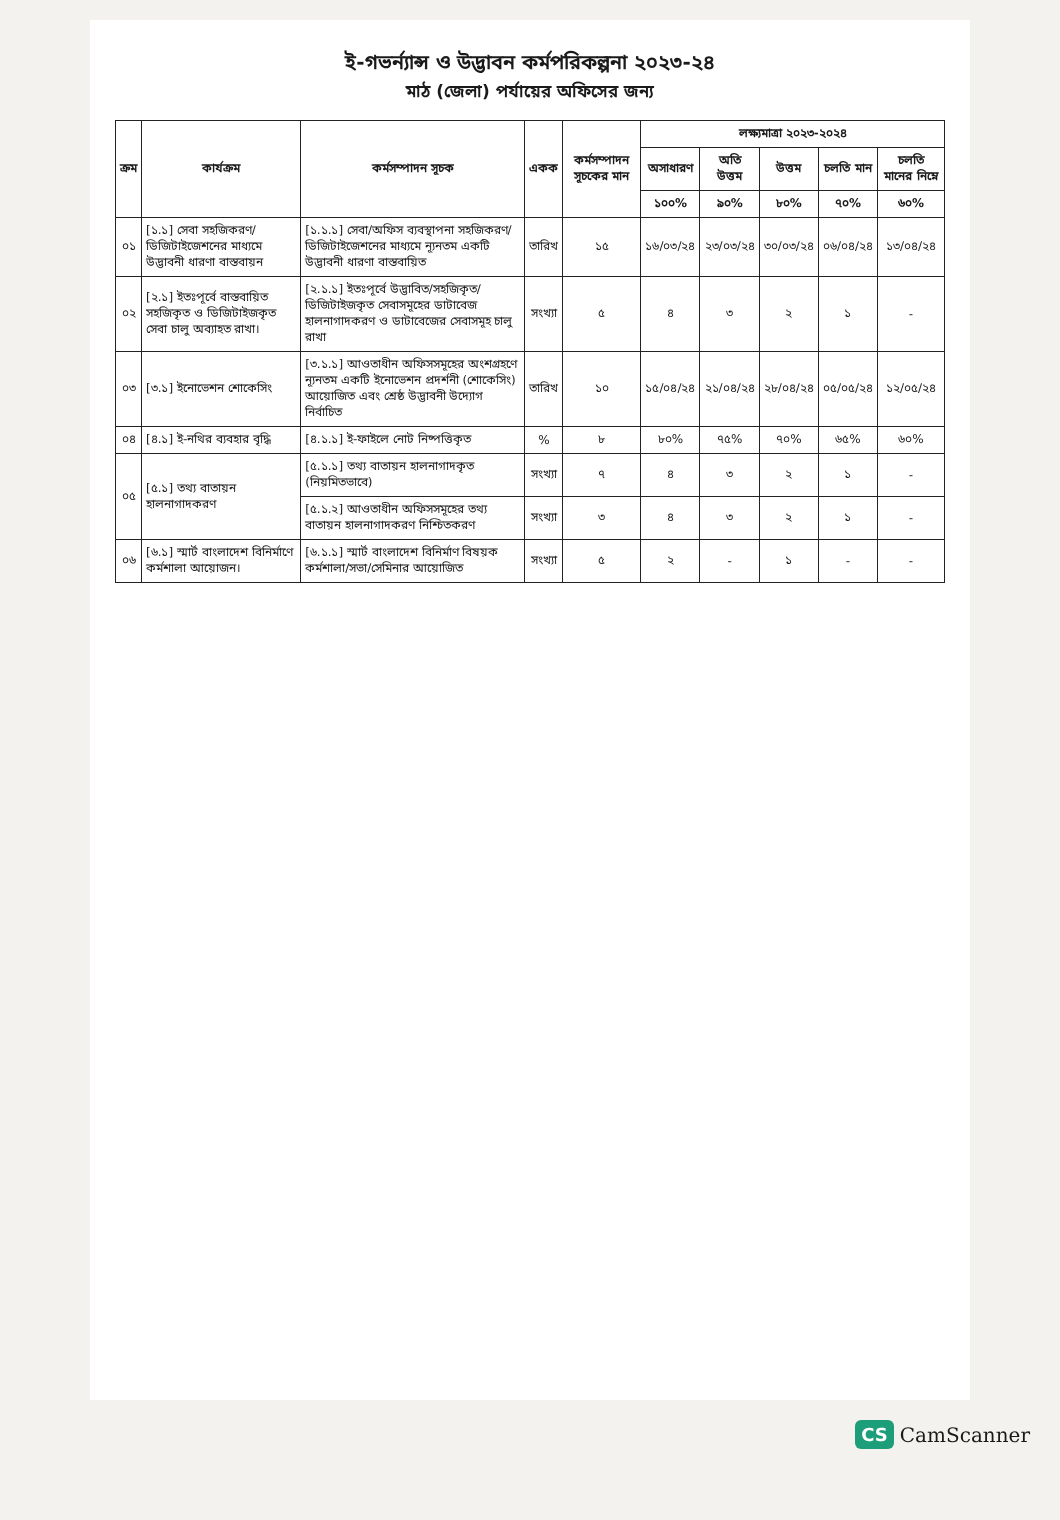ই-গভর্ন্যান্স ও উদ্ভাবন কর্মপরিকল্পনা ২০২৩-২৪
মাঠ (জেলা) পর্যায়ের অফিসের জন্য
| ক্রম | কার্যক্রম | কর্মসম্পাদন সূচক | একক | কর্মসম্পাদন সূচকের মান | লক্ষ্যমাত্রা ২০২৩-২০২৪ | | | | |
| --- | --- | --- | --- | --- | --- | --- | --- | --- | --- |
| | | | | | অসাধারণ | অতি উত্তম | উত্তম | চলতি মান | চলতি মানের নিম্নে |
| | | | | | ১০০% | ৯০% | ৮০% | ৭০% | ৬০% |
| ০১ | [১.১] সেবা সহজিকরণ/ ডিজিটাইজেশনের মাধ্যমে উদ্ভাবনী ধারণা বাস্তবায়ন | [১.১.১] সেবা/অফিস ব্যবস্থাপনা সহজিকরণ/ডিজিটাইজেশনের মাধ্যমে ন্যূনতম একটি উদ্ভাবনী ধারণা বাস্তবায়িত | তারিখ | ১৫ | ১৬/০৩/২৪ | ২৩/০৩/২৪ | ৩০/০৩/২৪ | ০৬/০৪/২৪ | ১৩/০৪/২৪ |
| ০২ | [২.১] ইতঃপূর্বে বাস্তবায়িত সহজিকৃত ও ডিজিটাইজকৃত সেবা চালু অব্যাহত রাখা। | [২.১.১] ইতঃপূর্বে উদ্ভাবিত/সহজিকৃত/ ডিজিটাইজকৃত সেবাসমূহের ডাটাবেজ হালনাগাদকরণ ও ডাটাবেজের সেবাসমূহ চালু রাখা | সংখ্যা | ৫ | ৪ | ৩ | ২ | ১ | - |
| ০৩ | [৩.১] ইনোভেশন শোকেসিং | [৩.১.১] আওতাধীন অফিসসমূহের অংশগ্রহণে ন্যূনতম একটি ইনোভেশন প্রদর্শনী (শোকেসিং) আয়োজিত এবং শ্রেষ্ঠ উদ্ভাবনী উদ্যোগ নির্বাচিত | তারিখ | ১০ | ১৫/০৪/২৪ | ২১/০৪/২৪ | ২৮/০৪/২৪ | ০৫/০৫/২৪ | ১২/০৫/২৪ |
| ০৪ | [৪.১] ই-নথির ব্যবহার বৃদ্ধি | [৪.১.১] ই-ফাইলে নোট নিষ্পত্তিকৃত | % | ৮ | ৮০% | ৭৫% | ৭০% | ৬৫% | ৬০% |
| ০৫ | [৫.১] তথ্য বাতায়ন হালনাগাদকরণ | [৫.১.১] তথ্য বাতায়ন হালনাগাদকৃত (নিয়মিতভাবে) | সংখ্যা | ৭ | ৪ | ৩ | ২ | ১ | - |
| | | [৫.১.২] আওতাধীন অফিসসমূহের তথ্য বাতায়ন হালনাগাদকরণ নিশ্চিতকরণ | সংখ্যা | ৩ | ৪ | ৩ | ২ | ১ | - |
| ০৬ | [৬.১] স্মার্ট বাংলাদেশ বিনির্মাণে কর্মশালা আয়োজন। | [৬.১.১] স্মার্ট বাংলাদেশ বিনির্মাণ বিষয়ক কর্মশালা/সভা/সেমিনার আয়োজিত | সংখ্যা | ৫ | ২ | - | ১ | - | - |
CS CamScanner